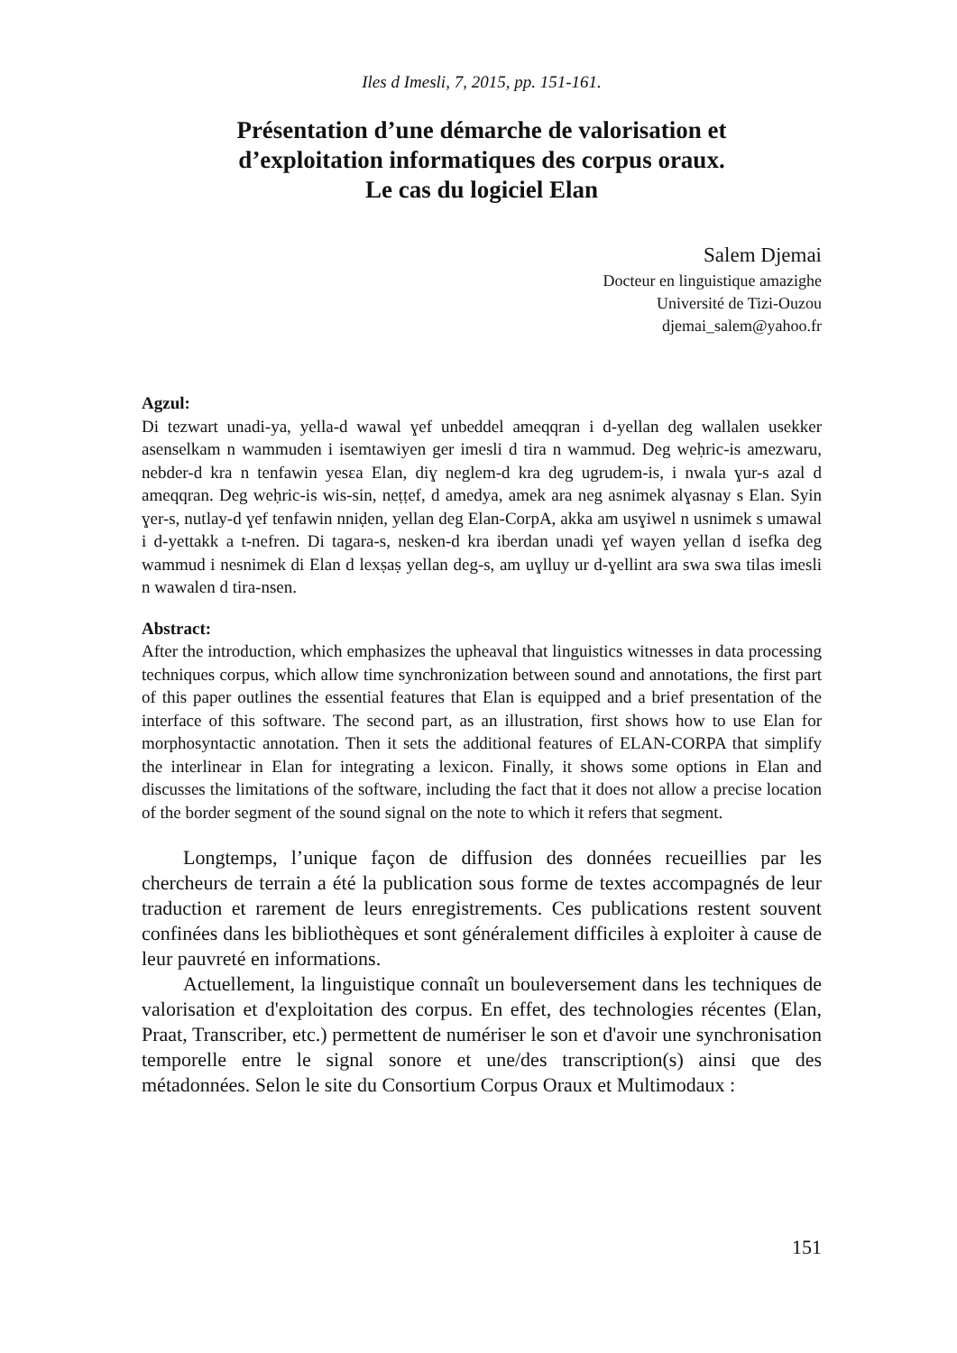Iles d Imesli, 7, 2015, pp. 151-161.
Présentation d’une démarche de valorisation et
d’exploitation informatiques des corpus oraux.
Le cas du logiciel Elan
Salem Djemai
Docteur en linguistique amazighe
Université de Tizi-Ouzou
djemai_salem@yahoo.fr
Agzul:
Di tezwart unadi-ya, yella-d wawal ɣef unbeddel ameqqran i d-yellan deg wallalen usekker asenselkam n wammuden i isemtawiyen ger imesli d tira n wammud. Deg weḥric-is amezwaru, nebder-d kra n tenfawin yesɛa Elan, diɣ neglem-d kra deg ugrudem-is, i nwala ɣur-s azal d ameqqran. Deg weḥric-is wis-sin, neṭṭef, d amedya, amek ara neg asnimek alɣasnay s Elan. Syin ɣer-s, nutlay-d ɣef tenfawin nniḍen, yellan deg Elan-CorpA, akka am usɣiwel n usnimek s umawal i d-yettakk a t-nefren. Di tagara-s, nesken-d kra iberdan unadi ɣef wayen yellan d isefka deg wammud i nesnimek di Elan d lexṣaṣ yellan deg-s, am uɣlluy ur d-ɣellint ara swa swa tilas imesli n wawalen d tira-nsen.
Abstract:
After the introduction, which emphasizes the upheaval that linguistics witnesses in data processing techniques corpus, which allow time synchronization between sound and annotations, the first part of this paper outlines the essential features that Elan is equipped and a brief presentation of the interface of this software. The second part, as an illustration, first shows how to use Elan for morphosyntactic annotation. Then it sets the additional features of ELAN-CORPA that simplify the interlinear in Elan for integrating a lexicon. Finally, it shows some options in Elan and discusses the limitations of the software, including the fact that it does not allow a precise location of the border segment of the sound signal on the note to which it refers that segment.
Longtemps, l’unique façon de diffusion des données recueillies par les chercheurs de terrain a été la publication sous forme de textes accompagnés de leur traduction et rarement de leurs enregistrements. Ces publications restent souvent confinées dans les bibliothèques et sont généralement difficiles à exploiter à cause de leur pauvreté en informations.
Actuellement, la linguistique connaît un bouleversement dans les techniques de valorisation et d'exploitation des corpus. En effet, des technologies récentes (Elan, Praat, Transcriber, etc.) permettent de numériser le son et d'avoir une synchronisation temporelle entre le signal sonore et une/des transcription(s) ainsi que des métadonnées. Selon le site du Consortium Corpus Oraux et Multimodaux :
151